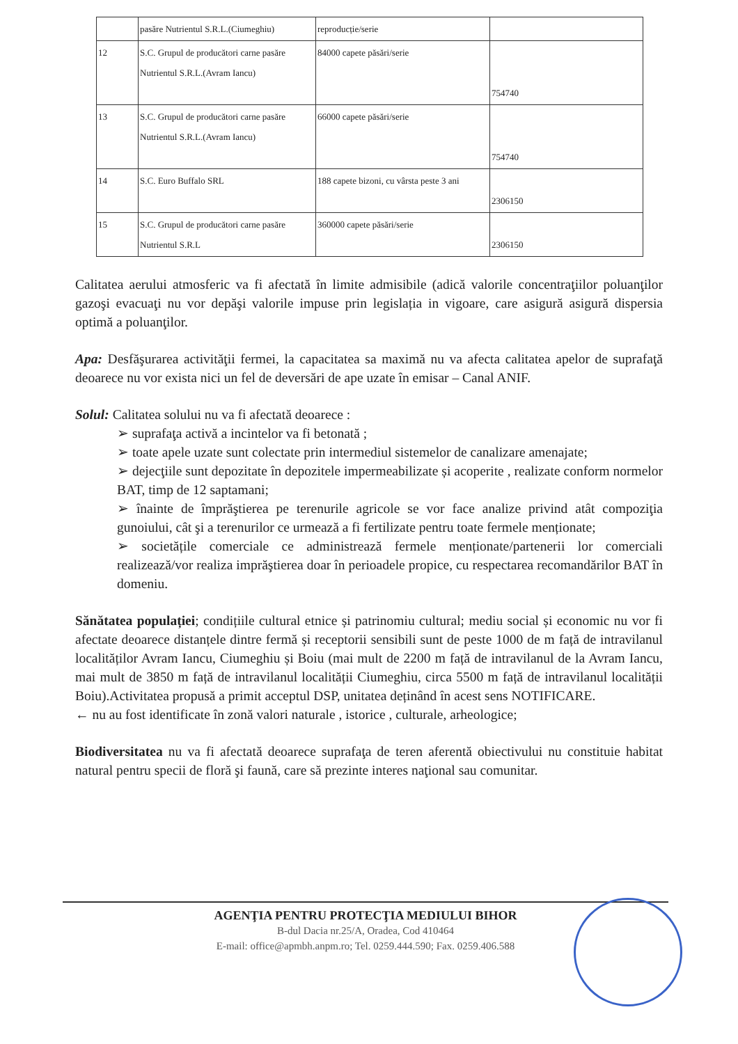| | pasăre Nutrientul S.R.L.(Ciumeghiu) | reproducție/serie | |
| 12 | S.C. Grupul de producători carne pasăre Nutrientul S.R.L.(Avram Iancu) | 84000 capete păsări/serie | 754740 |
| 13 | S.C. Grupul de producători carne pasăre Nutrientul S.R.L.(Avram Iancu) | 66000 capete păsări/serie | 754740 |
| 14 | S.C. Euro Buffalo SRL | 188 capete bizoni, cu vârsta peste 3 ani | 2306150 |
| 15 | S.C. Grupul de producători carne pasăre Nutrientul S.R.L | 360000 capete păsări/serie | 2306150 |
Calitatea aerului atmosferic va fi afectată în limite admisibile (adică valorile concentraţiilor poluanţilor gazoşi evacuaţi nu vor depăşi valorile impuse prin legislația in vigoare, care asigură asigură dispersia optimă a poluanţilor.
Apa: Desfăşurarea activităţii fermei, la capacitatea sa maximă nu va afecta calitatea apelor de suprafaţă deoarece nu vor exista nici un fel de deversări de ape uzate în emisar – Canal ANIF.
Solul: Calitatea solului nu va fi afectată deoarece :
➢ suprafaţa activă a incintelor va fi betonată ;
➢ toate apele uzate sunt colectate prin intermediul sistemelor de canalizare amenajate;
➢ dejecţiile sunt depozitate în depozitele impermeabilizate și acoperite , realizate conform normelor BAT, timp de 12 saptamani;
➢ înainte de împrăştierea pe terenurile agricole se vor face analize privind atât compoziţia gunoiului, cât şi a terenurilor ce urmează a fi fertilizate pentru toate fermele menționate;
➢ societățile comerciale ce administrează fermele menționate/partenerii lor comerciali realizează/vor realiza imprăştierea doar în perioadele propice, cu respectarea recomandărilor BAT în domeniu.
Sănătatea populației; condițiile cultural etnice și patrinomiu cultural; mediu social și economic nu vor fi afectate deoarece distanțele dintre fermă și receptorii sensibili sunt de peste 1000 de m față de intravilanul localităților Avram Iancu, Ciumeghiu și Boiu (mai mult de 2200 m față de intravilanul de la Avram Iancu, mai mult de 3850 m față de intravilanul localității Ciumeghiu, circa 5500 m față de intravilanul localității Boiu).Activitatea propusă a primit acceptul DSP, unitatea deținând în acest sens NOTIFICARE.
← nu au fost identificate în zonă valori naturale , istorice , culturale, arheologice;
Biodiversitatea nu va fi afectată deoarece suprafaţa de teren aferentă obiectivului nu constituie habitat natural pentru specii de floră şi faună, care să prezinte interes naţional sau comunitar.
AGENŢIA PENTRU PROTECŢIA MEDIULUI BIHOR
B-dul Dacia nr.25/A, Oradea, Cod 410464
E-mail: office@apmbh.anpm.ro; Tel. 0259.444.590; Fax. 0259.406.588